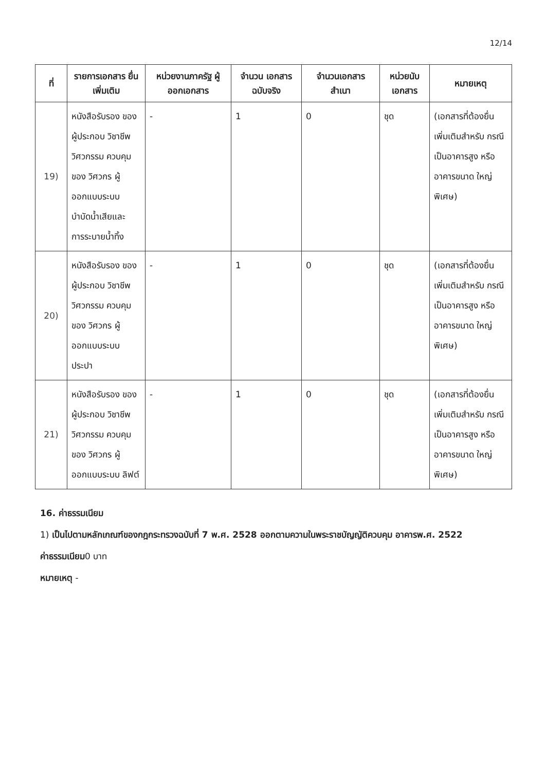12/14
| ที่ | รายการเอกสาร ยื่นเพิ่มเติม | หน่วยงานภาครัฐ ผู้ออกเอกสาร | จำนวน เอกสาร ฉบับจริง | จำนวนเอกสาร สำเนา | หน่วยนับ เอกสาร | หมายเหตุ |
| --- | --- | --- | --- | --- | --- | --- |
| 19) | หนังสือรับรอง ของผู้ประกอบ วิชาชีพวิศวกรรม ควบคุมของ วิศวกร ผู้ออกแบบระบบ บำบัดน้ำเสียและ การระบายน้ำทิ้ง | - | 1 | 0 | ชุด | (เอกสารที่ต้องยื่น เพิ่มเติมสำหรับ กรณีเป็นอาคารสูง หรืออาคารขนาด ใหญ่พิเศษ) |
| 20) | หนังสือรับรอง ของผู้ประกอบ วิชาชีพวิศวกรรม ควบคุมของ วิศวกร ผู้ออกแบบระบบ ประปา | - | 1 | 0 | ชุด | (เอกสารที่ต้องยื่น เพิ่มเติมสำหรับ กรณีเป็นอาคารสูง หรืออาคารขนาด ใหญ่พิเศษ) |
| 21) | หนังสือรับรอง ของผู้ประกอบ วิชาชีพวิศวกรรม ควบคุมของ วิศวกร ผู้ออกแบบระบบ ลิฟต์ | - | 1 | 0 | ชุด | (เอกสารที่ต้องยื่น เพิ่มเติมสำหรับ กรณีเป็นอาคารสูง หรืออาคารขนาด ใหญ่พิเศษ) |
16. ค่าธรรมเนียม
1) เป็นไปตามหลักเกณฑ์ของกฎกระทรวงฉบับที่ 7 พ.ศ. 2528 ออกตามความในพระราชบัญญัติควบคุม อาคารพ.ศ. 2522
ค่าธรรมเนียม0 บาท
หมายเหตุ -